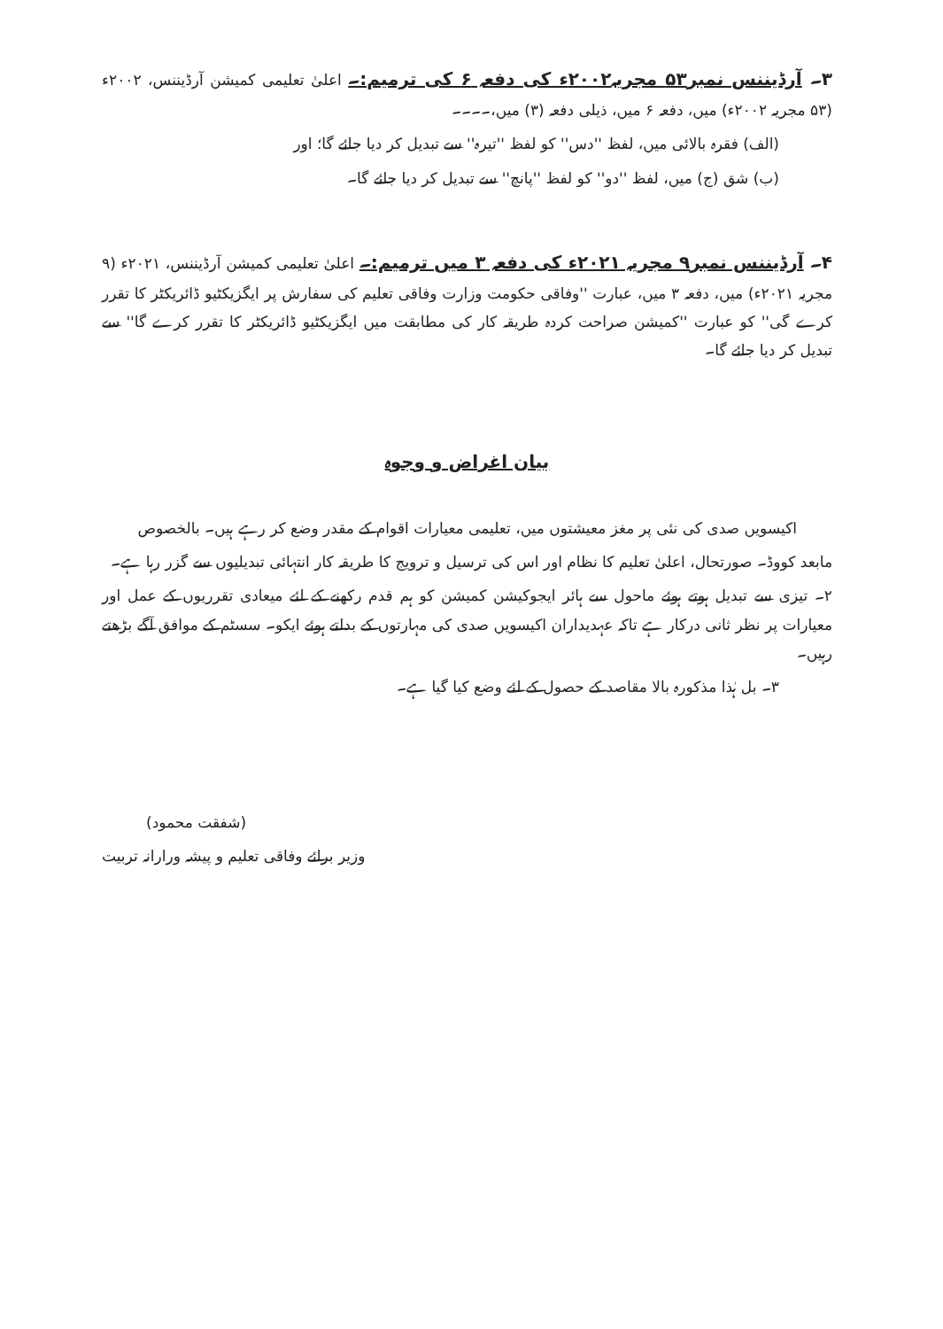۳۔ آرڈیننس نمبر۵۳ مجریہ۲۰۰۲ء کی دفعہ ۶ کی ترمیم:۔ اعلیٰ تعلیمی کمیشن آرڈیننس، ۲۰۰۲ء (۵۳ مجریہ ۲۰۰۲ء) میں، دفعہ ۶ میں، ذیلی دفعہ (۳) میں،۔۔۔۔
(الف) فقرہ بالائی میں، لفظ ''دس'' کو لفظ ''تیرہ'' سے تبدیل کر دیا جائے گا؛ اور
(ب) شق (ج) میں، لفظ ''دو'' کو لفظ ''پانچ'' سے تبدیل کر دیا جائے گا۔
۴۔ آرڈیننس نمبر۹ مجریہ ۲۰۲۱ء کی دفعہ ۳ میں ترمیم:۔ اعلیٰ تعلیمی کمیشن آرڈیننس، ۲۰۲۱ء (۹ مجریہ ۲۰۲۱ء) میں، دفعہ ۳ میں، عبارت ''وفاقی حکومت وزارت وفاقی تعلیم کی سفارش پر ایگزیکٹیو ڈائریکٹر کا تقرر کرے گی'' کو عبارت ''کمیشن صراحت کردہ طریقہ کار کی مطابقت میں ایگزیکٹیو ڈائریکٹر کا تقرر کرے گا'' سے تبدیل کر دیا جائے گا۔
بیان اغراض و وجوہ
اکیسویں صدی کی نئی پر مغز معیشتوں میں، تعلیمی معیارات اقوام کے مقدر وضع کر رہے ہیں۔ بالخصوص
مابعد کووڈ۔ صورتحال، اعلیٰ تعلیم کا نظام اور اس کی ترسیل و ترویج کا طریقہ کار انتہائی تبدیلیوں سے گزر رہا ہے۔
۲۔ تیزی سے تبدیل ہوتے ہوئے ماحول سے ہائر ایجوکیشن کمیشن کو ہم قدم رکھنے کے لئے میعادی تقرریوں کے عمل اور معیارات پر نظر ثانی درکار ہے تاکہ عہدیداران اکیسویں صدی کی مہارتوں کے بدلتے ہوئے ایکو۔ سسٹم کے موافق آگے بڑھتے رہیں۔
۳۔ بل ہٰذا مذکورہ بالا مقاصد کے حصول کے لئے وضع کیا گیا ہے۔
(شفقت محمود)
وزیر برائے وفاقی تعلیم و پیشہ ورارانہ تربیت